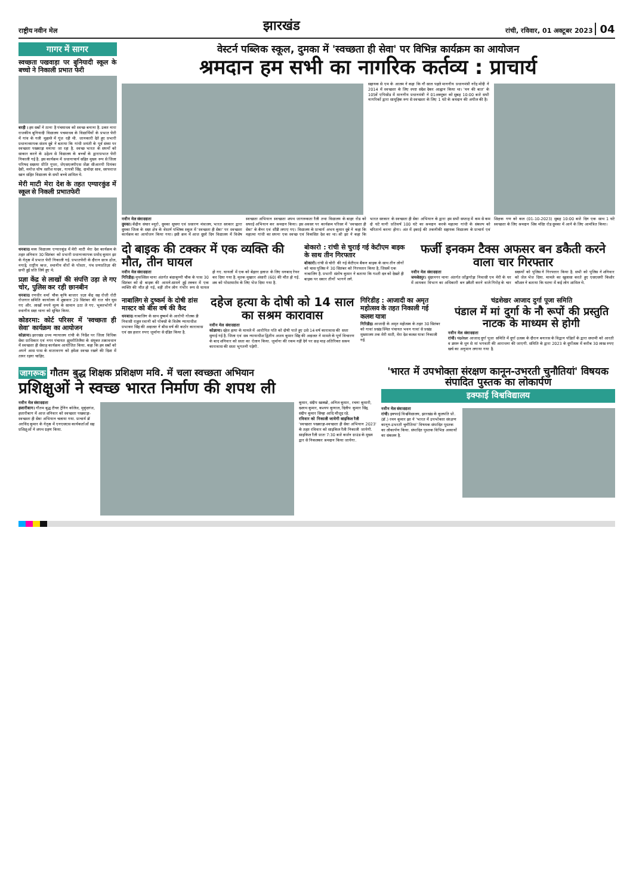राष्ट्रीय नवीन मेल
झारखंड
रांची, रविवार, 01 अक्टूबर 2023 04
गागर में सागर
स्वच्छता पखवाड़ा पर बुनियादी स्कूल के बच्चो ने निकाली प्रभात फेरी
बरही । हम सबों ने ठाना है पंचमाधव को स्वच्छ बनाना है. उक्त नारा राजकीय बुनियादी विद्यालय पचमाधव के विद्यार्थियों के प्रभात फेरी में गांव के गली मुहल्ले में गूंज रही थी. जानकारी देते हुए प्रभारी प्रधानाध्यापक संजय दुबे ने बताया कि गांधी जयंती के पूर्व संध्या पर स्वच्छता पखवाड़ा मनाया जा रहा है. स्वच्छ भारत के सपनों को साकार करने के उद्देश्य से विद्यालय के बच्चों के द्वाराप्रभात फेरी निकाली गई है. इस कार्यक्रम में प्रधानाचार्य सहित मुख्य रूप से जिला परिषद सदस्या प्रीति गुप्ता, जेएसएलपीएस जेंडर सीआरपी प्रियंका देवी, मनोज घोष सतीश यादव, गायत्री सिंह, दामोदर साव, सरफराज खान सहित विद्यालय के सभी बच्चे शामिल थे.
मेरी माटी मेरा देश के तहत एग्यारकुंड में स्कूल से निकली प्रभातफेरी
धनबाद। मध्य विद्यालय एग्यारकुंड में मेरी माटी मेरा देश कार्यक्रम के तहत शनिवार 30 सितंबर को प्रभारी प्रधानाध्यापक प्रमोद कुमार झा के नेतृत्व में प्रभात फेरी निकाली गई. प्रभातफेरी के दौरान छात्र ढोल, नगाड़े, राष्ट्रीय ध्वज, स्थानीय वीरों के पोस्टर, पंच प्रणप्रतिज्ञा की छपी हुई प्रति लिये हुए थे.
प्रज्ञा केंद्र से लाखों की संपत्ति उड़ा ले गए चोर, पुलिस कर रही छानबीन
धनबाद। रणधीर वर्मा चौक कृषि बाजार प्रज्ञा केंद्र सह रोजी रोटी रोजगार समिति कार्यालय में शुक्रवार 29 सितंबर की रात चोर घुस गए और. लाखों रुपये मूल्य के सामान उठा ले गए. भुक्तभोगी ने स्थानीय सदर थाना को सूचित किया.
कोडरमा: कोर्ट परिसर में 'स्वच्छता ही सेवा' कार्यक्रम का आयोजन
कोडरमा। झारखंड उच्च न्यायालय रांची के निर्देश पर जिला विधिक सेवा प्राधिकार एवं नगर पंचायत झुमरीतिलैया के संयुक्त तत्वावधान में स्वच्छता ही सेवाह कार्यक्रम आयोजित किया. कहा कि हम सबों को अपने आस पास के वातावरण को हमेशा स्वच्छ रखने की दिशा में तत्पर रहना चाहिए.
वेस्टर्न पब्लिक स्कूल, दुमका में 'स्वच्छता ही सेवा' पर विभिन्न कार्यक्रम का आयोजन
श्रमदान हम सभी का नागरिक कर्तव्य : प्राचार्य
सहायक से एम के आलम ने कहा कि नौ साल पहले माननीय प्रधानमंत्री नरेंद्र मोदी ने 2014 में स्वच्छता के लिए स्पष्ट संदेश देकर आह्वान किया था। 'मन की बात' के 105वें एपिसोड में माननीय प्रधानमंत्री ने 01अक्टूबर को सुबह 10:00 बजे सभी नागरिकों द्वारा सामूहिक रूप से स्वच्छता के लिए 1 घंटे के श्रमदान की अपील की है।
नवीन मेल संवाददाता
दुमका। केंद्रीय संचार ब्यूरो, दुमका सूचना एवं प्रसारण मंत्रालय, भारत सरकार द्वारा दुमका जिला के सदर क्षेत्र के वेस्टर्न पब्लिक स्कूल में 'स्वच्छता ही सेवा' पर स्वच्छता कार्यक्रम का आयोजन किया गया। इसी क्रम में आज दूसरे दिन विद्यालय में विशेष स्वच्छता अभियान स्वच्छता शपथ जागरूकता रैली तथा विद्यालय के बाहर रोड को सफाई अभियान कर श्रमदान किया। इस अवसर पर कार्यक्रम परिसर में 'स्वच्छता ही सेवा' के बैनर एवं स्टैंडी लगाए गए। विद्यालय के प्राचार्य अभय कुमार दुबे ने कहा कि महात्मा गांधी का सपना एक स्वच्छ एवं विकसित देश का था। श्री झा ने कहा कि भारत सरकार के स्वच्छता ही सेवा अभियान के द्वारा हम सभी सप्ताह में कम से कम दो घंटे यानी प्रतिवर्ष 100 घंटे का श्रमदान करके महात्मा गांधी के संकल्प को चरितार्थ करना होगा। अंत में इकाई की तकनीकी सहायक विद्यालय के प्राचार्य एवं शिक्षक गण को कल (01-10-2023) सुबह 10:00 बजे दिन एक साथ 1 घंटे स्वच्छता के लिए श्रमदान शिव मंदिर रोड दुमका में आने के लिए आमंत्रित किया।
दो बाइक की टक्कर में एक व्यक्ति की मौत, तीन घायल
नवीन मेल संवाददाता
गिरिडीह। मुफस्सिल थाना अंतर्गत बंदरकुप्पी चौक के पास 30 सितंबर को दो बाइक की आमने-सामने हुई टक्कर में एक व्यक्ति की मौत हो गई, वहीं तीन लोग गंभीर रूप से घायल हो गए. घायलों में एक को बेहतर इलाज के लिए धनबाद रेफर कर दिया गया है. मृतक मुख्तार अंसारी (60) की मौत हो गई. शव को पोस्टमार्टम के लिए भेज दिया गया है.
बोकारो : रांची से चुराई गई केटीएम बाइक के साथ तीन गिरफ्तार
बोकारो। रांची से चोरी की गई केटीएम बैकन बाइक के साथ तीन लोगों को चास पुलिस ने 30 सितंबर को गिरफ्तार किया है, जिसमें एक नाबालिग है. प्रभारी संतोष कुमार ने बताया कि गश्ती दल को देखते ही बाइक पर सवार तीनों भागने लगे.
फर्जी इनकम टैक्स अफसर बन डकैती करने वाला चार गिरफ्तार
नवीन मेल संवाददाता
जमशेदपुर। सुंदरनगर थाना अंतर्गत जोंड्रागोड़ा निवासी एम मेरी के घर में आयकर विभाग का अधिकारी बन डकैती करने वाले गिरोह के चार सदस्यों को पुलिस ने गिरफ्तार किया है. सभी को पुलिस ने शनिवार को जेल भेज दिया. मामले का खुलासा करते हुए एसएसपी किशोर कौशल ने बताया कि घटना में कई लोग शामिल थे.
नाबालिग से दुष्कर्म के दोषी डांस मास्टर को बीस वर्ष की कैद
धनबाद। नाबालिग के साथ दुष्कर्म के आरोपी गोलक डी निवासी राहुल रवानी को पोक्सो के विशेष न्यायाधीश प्रभाकर सिंह की अदालत ने बीस वर्ष की कठोर कारावास एवं दस हजार रुपए जुर्माना से दंडित किया है.
दहेज हत्या के दोषी को 14 साल का सश्रम कारावास
नवीन मेल संवाददाता
कोडरमा। दहेज हत्या के मामले में आरोपित पति को दोषी पाते हुए उसे 14 वर्ष कारावास की सजा सुनाई गई है. जिला एवं सत्र न्यायाधीश द्वितीय अजय कुमार सिंह की अदालत ने मामले के पूर्ण विचारण के बाद शनिवार को सजा का ऐलान किया. जुर्माना की रकम नहीं देने पर छह माह अतिरिक्त सश्रम कारावास की सजा भुगतनी पड़ेगी.
गिरिडीह : आजादी का अमृत महोत्सव के तहत निकाली गई कलश यात्रा
गिरिडीह। आजादी के अमृत महोत्सव के तहत 30 सितंबर को गावां प्रखंड स्थित पंचायत भवन गावां से प्रखंड मुख्यालय तक मेरी माटी, मेरा देश कलश यात्रा निकाली गई.
चंद्रशेखर आजाद दुर्गा पूजा समिति
पंडाल में मां दुर्गा के नौ रूपों की प्रस्तुति नाटक के माध्यम से होगी
नवीन मेल संवाददाता
रांची। चंद्रशेखर आजाद दुर्गा पूजा समिति में दुर्गा उत्सव के दौरान बनारस के विद्वान पंडितों के द्वारा सप्तमी को आरती व डमरू के धुन से मां भगवती की आराधना की जाएगी. समिति के द्वारा 2023 के दुर्गोत्सव में करीब 30 लाख रुपए खर्च का अनुमान लगाया गया है.
जागरूक गौतम बुद्ध शिक्षक प्रशिक्षण मवि. में चला स्वच्छता अभियान
प्रशिक्षुओं ने स्वच्छ भारत निर्माण की शपथ ली
नवीन मेल संवाददाता
हजारीबाग। गौतम बुद्ध टीचर ट्रेनिंग कॉलेज, मुकुंदगंज, हजारीबाग में आज शनिवार को स्वच्छता पखवाड़ा-स्वच्छता ही सेवा अभियान चलाया गया. प्राचार्य डॉ अरविंद कुमार के नेतृत्व में एनएसएस कार्यकर्ताओं सह प्रशिक्षुओं ने शपथ ग्रहण किया.
कुमार, संदीप खलखो, अनिल कुमार, रचना कुमारी, दशरथ कुमार, कश्यप कुणाल, दिलीप कुमार सिंह, संदीप कुमार सिन्हा आदि मौजूद रहे.
रविवार को निकाली जायेगी साइकिल रैली
'स्वच्छता पखवाड़ा-स्वच्छता ही सेवा अभियान 2023' के तहत रविवार को साइकिल रैली निकाली जायेगी. साइकिल रैली प्रातः 7:30 बजे कर्जन ग्राउंड के मुख्य द्वार से निकलकर श्रमदान किया जायेगा.
'भारत में उपभोक्ता संरक्षण कानून-उभरती चुनौतियां' विषयक संपादित पुस्तक का लोकार्पण
इक्फाई विश्वविद्यालय
नवीन मेल संवाददाता
रांची। इक्फाई विश्वविद्यालय, झारखंड के कुलपति प्रो. (डॉ.) रमन कुमार झा ने 'भारत में उपभोक्ता संरक्षण कानून-उभरती चुनौतियां' विषयक संपादित पुस्तक का लोकार्पण किया. संपादित पुस्तक विभिन्न अध्यायों का संकलन है.